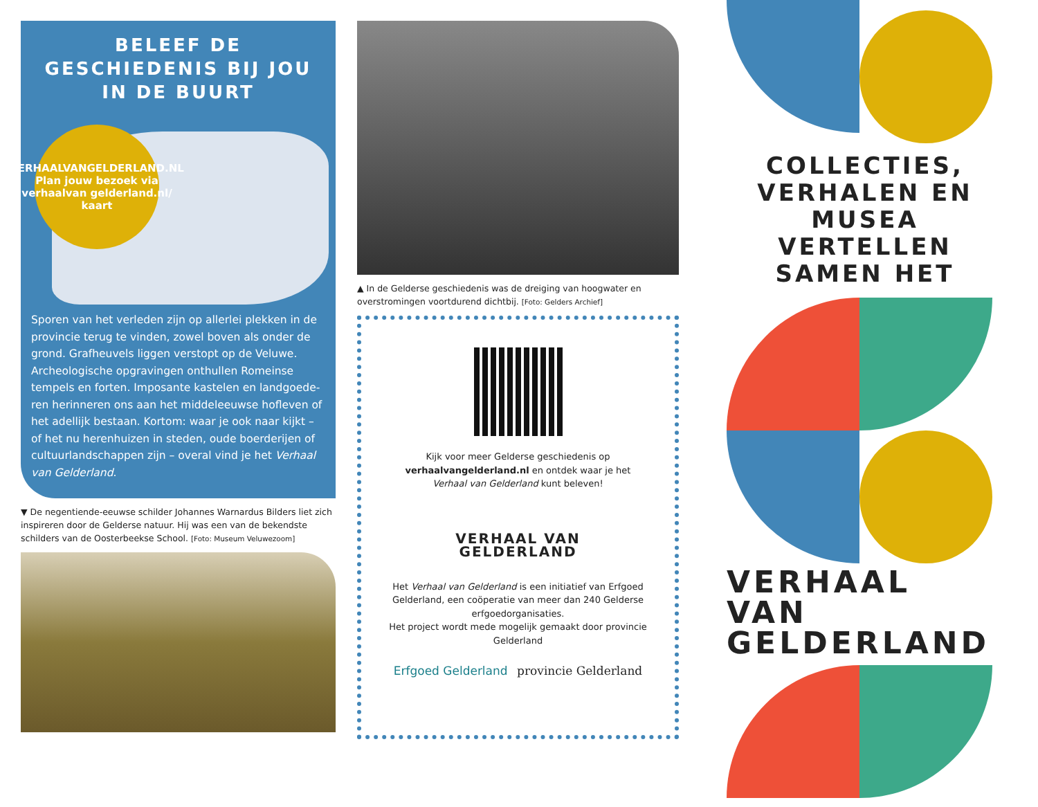BELEEF DE GESCHIEDENIS BIJ JOU IN DE BUURT
VERHAALVANGELDERLAND.NL
Plan jouw bezoek via verhaalvan gelderland.nl/ kaart
Sporen van het verleden zijn op allerlei plekken in de provincie terug te vinden, zowel boven als onder de grond. Grafheuvels liggen verstopt op de Veluwe. Archeologische opgravingen onthullen Romeinse tempels en forten. Imposante kastelen en landgoede-ren herinneren ons aan het middeleeuwse hofleven of het adellijk bestaan. Kortom: waar je ook naar kijkt – of het nu herenhuizen in steden, oude boerderijen of cultuurlandschappen zijn – overal vind je het Verhaal van Gelderland.
▼ De negentiende-eeuwse schilder Johannes Warnardus Bilders liet zich inspireren door de Gelderse natuur. Hij was een van de bekendste schilders van de Oosterbeekse School. [Foto: Museum Veluwezoom]
▲ In de Gelderse geschiedenis was de dreiging van hoogwater en overstromingen voortdurend dichtbij. [Foto: Gelders Archief]
Kijk voor meer Gelderse geschiedenis op verhaalvangelderland.nl en ontdek waar je het Verhaal van Gelderland kunt beleven!
VERHAAL VAN
GELDERLAND
Het Verhaal van Gelderland is een initiatief van Erfgoed Gelderland, een coöperatie van meer dan 240 Gelderse erfgoedorganisaties.
Het project wordt mede mogelijk gemaakt door provincie Gelderland
Erfgoed Gelderland provincie Gelderland
COLLECTIES, VERHALEN EN MUSEA VERTELLEN SAMEN HET
VERHAAL VAN
GELDERLAND